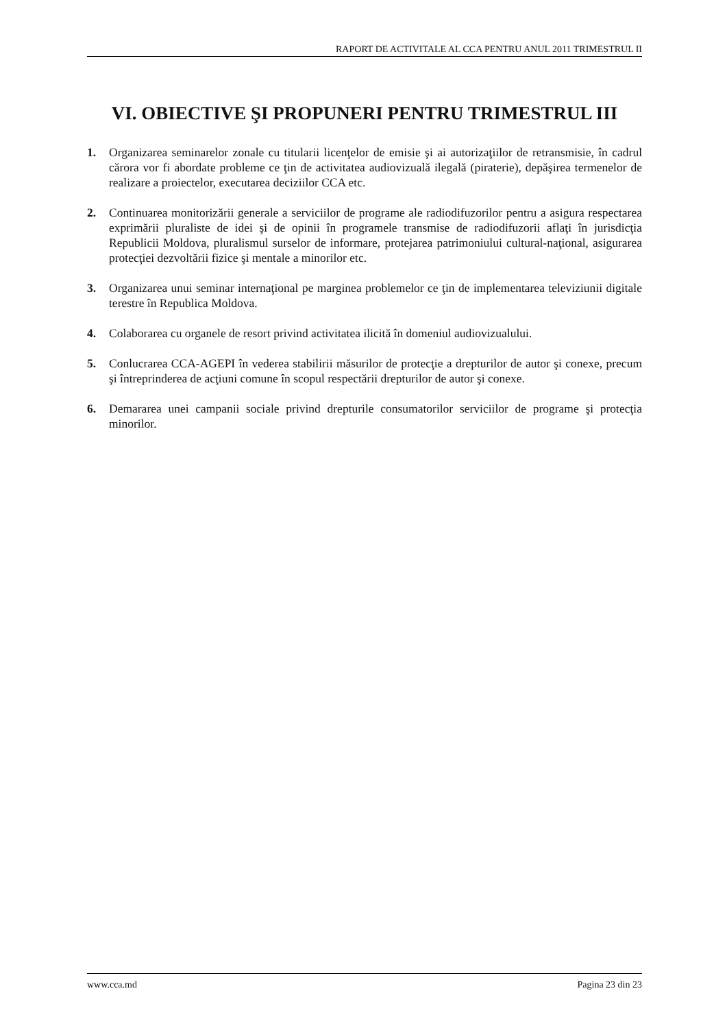RAPORT DE ACTIVITALE AL CCA PENTRU ANUL 2011 TRIMESTRUL II
VI. OBIECTIVE ŞI PROPUNERI PENTRU TRIMESTRUL III
1. Organizarea seminarelor zonale cu titularii licenţelor de emisie şi ai autorizaţiilor de retransmisie, în cadrul cărora vor fi abordate probleme ce ţin de activitatea audiovizuală ilegală (piraterie), depăşirea termenelor de realizare a proiectelor, executarea deciziilor CCA etc.
2. Continuarea monitorizării generale a serviciilor de programe ale radiodifuzorilor pentru a asigura respectarea exprimării pluraliste de idei şi de opinii în programele transmise de radiodifuzorii aflaţi în jurisdicţia Republicii Moldova, pluralismul surselor de informare, protejarea patrimoniului cultural-naţional, asigurarea protecţiei dezvoltării fizice şi mentale a minorilor etc.
3. Organizarea unui seminar internaţional pe marginea problemelor ce ţin de implementarea televiziunii digitale terestre în Republica Moldova.
4. Colaborarea cu organele de resort privind activitatea ilicită în domeniul audiovizualului.
5. Conlucrarea CCA-AGEPI în vederea stabilirii măsurilor de protecţie a drepturilor de autor şi conexe, precum şi întreprinderea de acţiuni comune în scopul respectării drepturilor de autor şi conexe.
6. Demararea unei campanii sociale privind drepturile consumatorilor serviciilor de programe şi protecţia minorilor.
www.cca.md Pagina 23 din 23